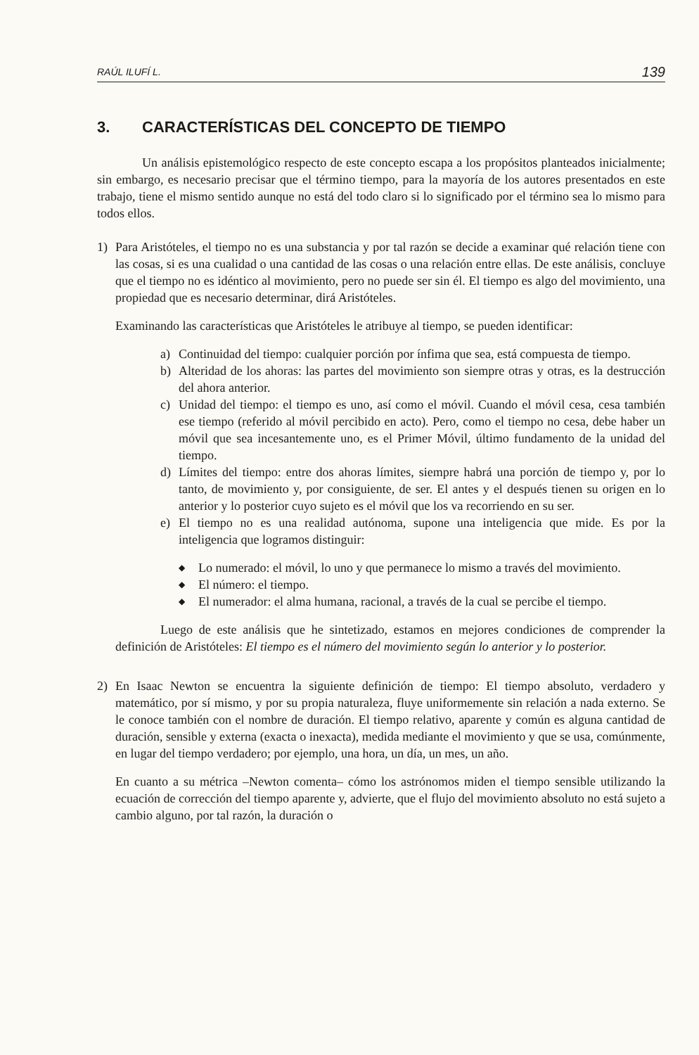RAÚL ILUFÍ L. 139
3. CARACTERÍSTICAS DEL CONCEPTO DE TIEMPO
Un análisis epistemológico respecto de este concepto escapa a los propósitos planteados inicialmente; sin embargo, es necesario precisar que el término tiempo, para la mayoría de los autores presentados en este trabajo, tiene el mismo sentido aunque no está del todo claro si lo significado por el término sea lo mismo para todos ellos.
1) Para Aristóteles, el tiempo no es una substancia y por tal razón se decide a examinar qué relación tiene con las cosas, si es una cualidad o una cantidad de las cosas o una relación entre ellas. De este análisis, concluye que el tiempo no es idéntico al movimiento, pero no puede ser sin él. El tiempo es algo del movimiento, una propiedad que es necesario determinar, dirá Aristóteles.
Examinando las características que Aristóteles le atribuye al tiempo, se pueden identificar:
a) Continuidad del tiempo: cualquier porción por ínfima que sea, está compuesta de tiempo.
b) Alteridad de los ahoras: las partes del movimiento son siempre otras y otras, es la destrucción del ahora anterior.
c) Unidad del tiempo: el tiempo es uno, así como el móvil. Cuando el móvil cesa, cesa también ese tiempo (referido al móvil percibido en acto). Pero, como el tiempo no cesa, debe haber un móvil que sea incesantemente uno, es el Primer Móvil, último fundamento de la unidad del tiempo.
d) Límites del tiempo: entre dos ahoras límites, siempre habrá una porción de tiempo y, por lo tanto, de movimiento y, por consiguiente, de ser. El antes y el después tienen su origen en lo anterior y lo posterior cuyo sujeto es el móvil que los va recorriendo en su ser.
e) El tiempo no es una realidad autónoma, supone una inteligencia que mide. Es por la inteligencia que logramos distinguir:
◆
Lo numerado: el móvil, lo uno y que permanece lo mismo a través del movimiento.
◆
El número: el tiempo.
◆
El numerador: el alma humana, racional, a través de la cual se percibe el tiempo.
Luego de este análisis que he sintetizado, estamos en mejores condiciones de comprender la definición de Aristóteles: El tiempo es el número del movimiento según lo anterior y lo posterior.
2) En Isaac Newton se encuentra la siguiente definición de tiempo: El tiempo absoluto, verdadero y matemático, por sí mismo, y por su propia naturaleza, fluye uniformemente sin relación a nada externo. Se le conoce también con el nombre de duración. El tiempo relativo, aparente y común es alguna cantidad de duración, sensible y externa (exacta o inexacta), medida mediante el movimiento y que se usa, comúnmente, en lugar del tiempo verdadero; por ejemplo, una hora, un día, un mes, un año.
En cuanto a su métrica –Newton comenta– cómo los astrónomos miden el tiempo sensible utilizando la ecuación de corrección del tiempo aparente y, advierte, que el flujo del movimiento absoluto no está sujeto a cambio alguno, por tal razón, la duración o